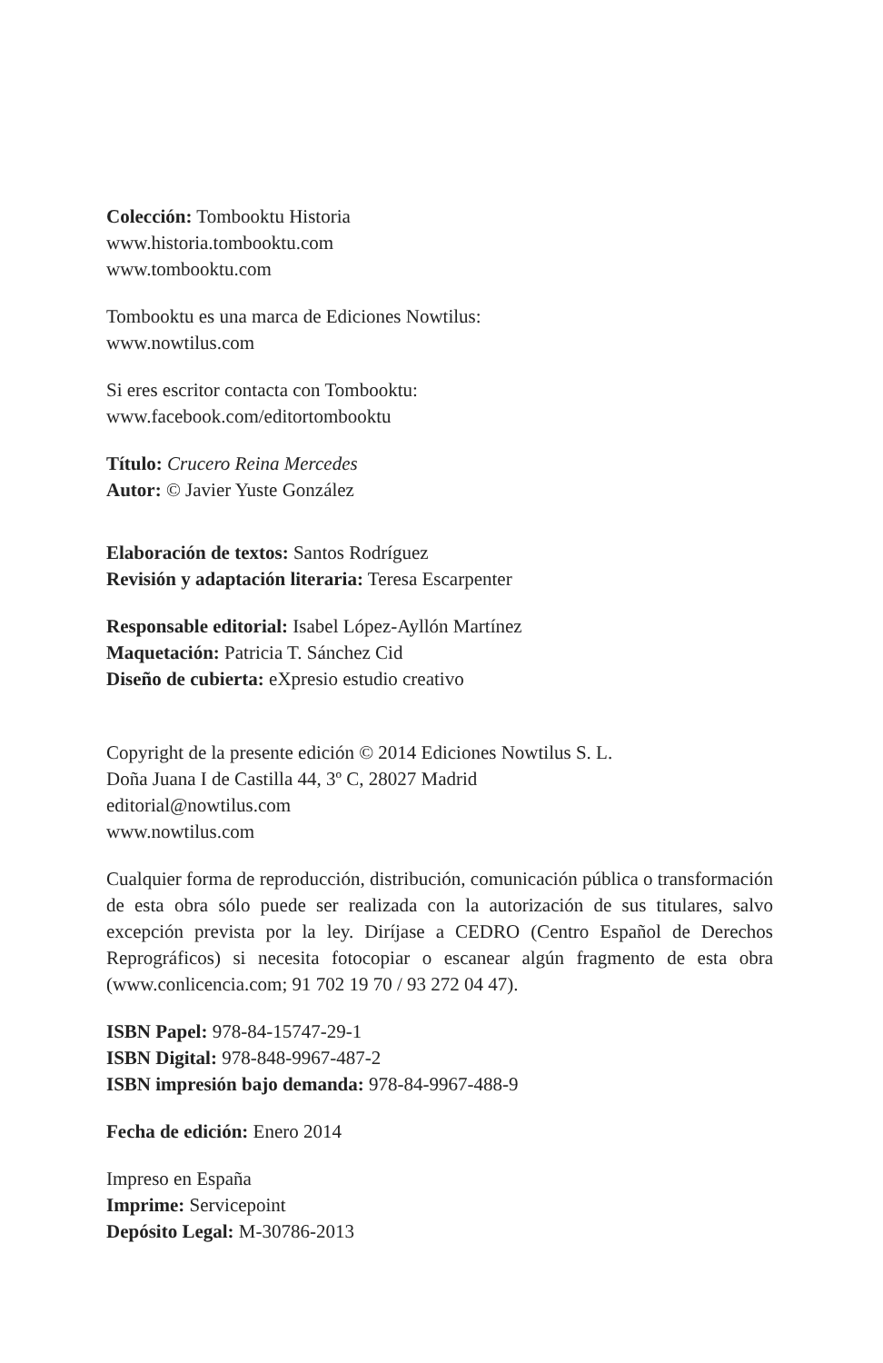Colección: Tombooktu Historia
www.historia.tombooktu.com
www.tombooktu.com
Tombooktu es una marca de Ediciones Nowtilus:
www.nowtilus.com
Si eres escritor contacta con Tombooktu:
www.facebook.com/editortombooktu
Título: Crucero Reina Mercedes
Autor: © Javier Yuste González
Elaboración de textos: Santos Rodríguez
Revisión y adaptación literaria: Teresa Escarpenter
Responsable editorial: Isabel López-Ayllón Martínez
Maquetación: Patricia T. Sánchez Cid
Diseño de cubierta: eXpresio estudio creativo
Copyright de la presente edición © 2014 Ediciones Nowtilus S. L.
Doña Juana I de Castilla 44, 3º C, 28027 Madrid
editorial@nowtilus.com
www.nowtilus.com
Cualquier forma de reproducción, distribución, comunicación pública o transformación de esta obra sólo puede ser realizada con la autorización de sus titulares, salvo excepción prevista por la ley. Diríjase a CEDRO (Centro Español de Derechos Reprográficos) si necesita fotocopiar o escanear algún fragmento de esta obra (www.conlicencia.com; 91 702 19 70 / 93 272 04 47).
ISBN Papel: 978-84-15747-29-1
ISBN Digital: 978-848-9967-487-2
ISBN impresión bajo demanda: 978-84-9967-488-9
Fecha de edición: Enero 2014
Impreso en España
Imprime: Servicepoint
Depósito Legal: M-30786-2013